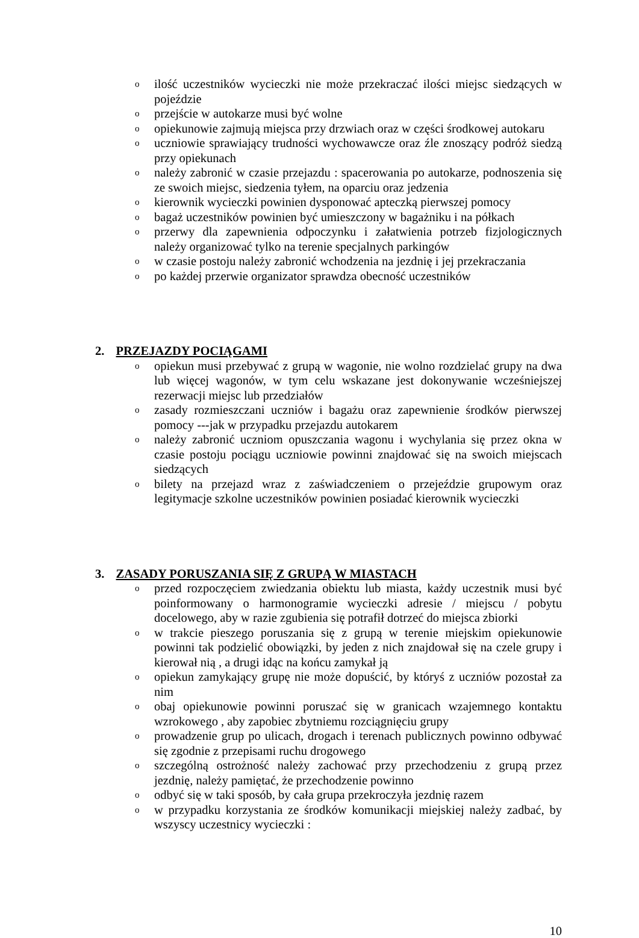o ilość uczestników wycieczki nie może przekraczać ilości miejsc siedzących w pojeździe
o przejście w autokarze musi być wolne
o opiekunowie zajmują miejsca przy drzwiach oraz w części środkowej autokaru
o uczniowie sprawiający trudności wychowawcze oraz źle znoszący podróż siedzą przy opiekunach
o należy zabronić w czasie przejazdu : spacerowania po autokarze, podnoszenia się ze swoich miejsc, siedzenia tyłem, na oparciu oraz jedzenia
o kierownik wycieczki powinien dysponować apteczką pierwszej pomocy
o bagaż uczestników powinien być umieszczony w bagażniku i na półkach
o przerwy dla zapewnienia odpoczynku i załatwienia potrzeb fizjologicznych należy organizować tylko na terenie specjalnych parkingów
o w czasie postoju należy zabronić wchodzenia na jezdnię i jej przekraczania
o po każdej przerwie organizator sprawdza obecność uczestników
2. PRZEJAZDY POCIĄGAMI
o opiekun musi przebywać z grupą w wagonie, nie wolno rozdzielać grupy na dwa lub więcej wagonów, w tym celu wskazane jest dokonywanie wcześniejszej rezerwacji miejsc lub przedziałów
o zasady rozmieszczani uczniów i bagażu oraz zapewnienie środków pierwszej pomocy ---jak w przypadku przejazdu autokarem
o należy zabronić uczniom opuszczania wagonu i wychylania się przez okna w czasie postoju pociągu uczniowie powinni znajdować się na swoich miejscach siedzących
o bilety na przejazd wraz z zaświadczeniem o przejeździe grupowym oraz legitymacje szkolne uczestników powinien posiadać kierownik wycieczki
3. ZASADY PORUSZANIA SIĘ Z GRUPĄ W MIASTACH
o przed rozpoczęciem zwiedzania obiektu lub miasta, każdy uczestnik musi być poinformowany o harmonogramie wycieczki adresie / miejscu / pobytu docelowego, aby w razie zgubienia się potrafił dotrzeć do miejsca zbiorki
o w trakcie pieszego poruszania się z grupą w terenie miejskim opiekunowie powinni tak podzielić obowiązki, by jeden z nich znajdował się na czele grupy i kierował nią , a drugi idąc na końcu zamykał ją
o opiekun zamykający grupę nie może dopuścić, by któryś z uczniów pozostał za nim
o obaj opiekunowie powinni poruszać się w granicach wzajemnego kontaktu wzrokowego , aby zapobiec zbytniemu rozciągnięciu grupy
o prowadzenie grup po ulicach, drogach i terenach publicznych powinno odbywać się zgodnie z przepisami ruchu drogowego
o szczególną ostrożność należy zachować przy przechodzeniu z grupą przez jezdnię, należy pamiętać, że przechodzenie powinno
o odbyć się w taki sposób, by cała grupa przekroczyła jezdnię razem
o w przypadku korzystania ze środków komunikacji miejskiej należy zadbać, by wszyscy uczestnicy wycieczki :
10